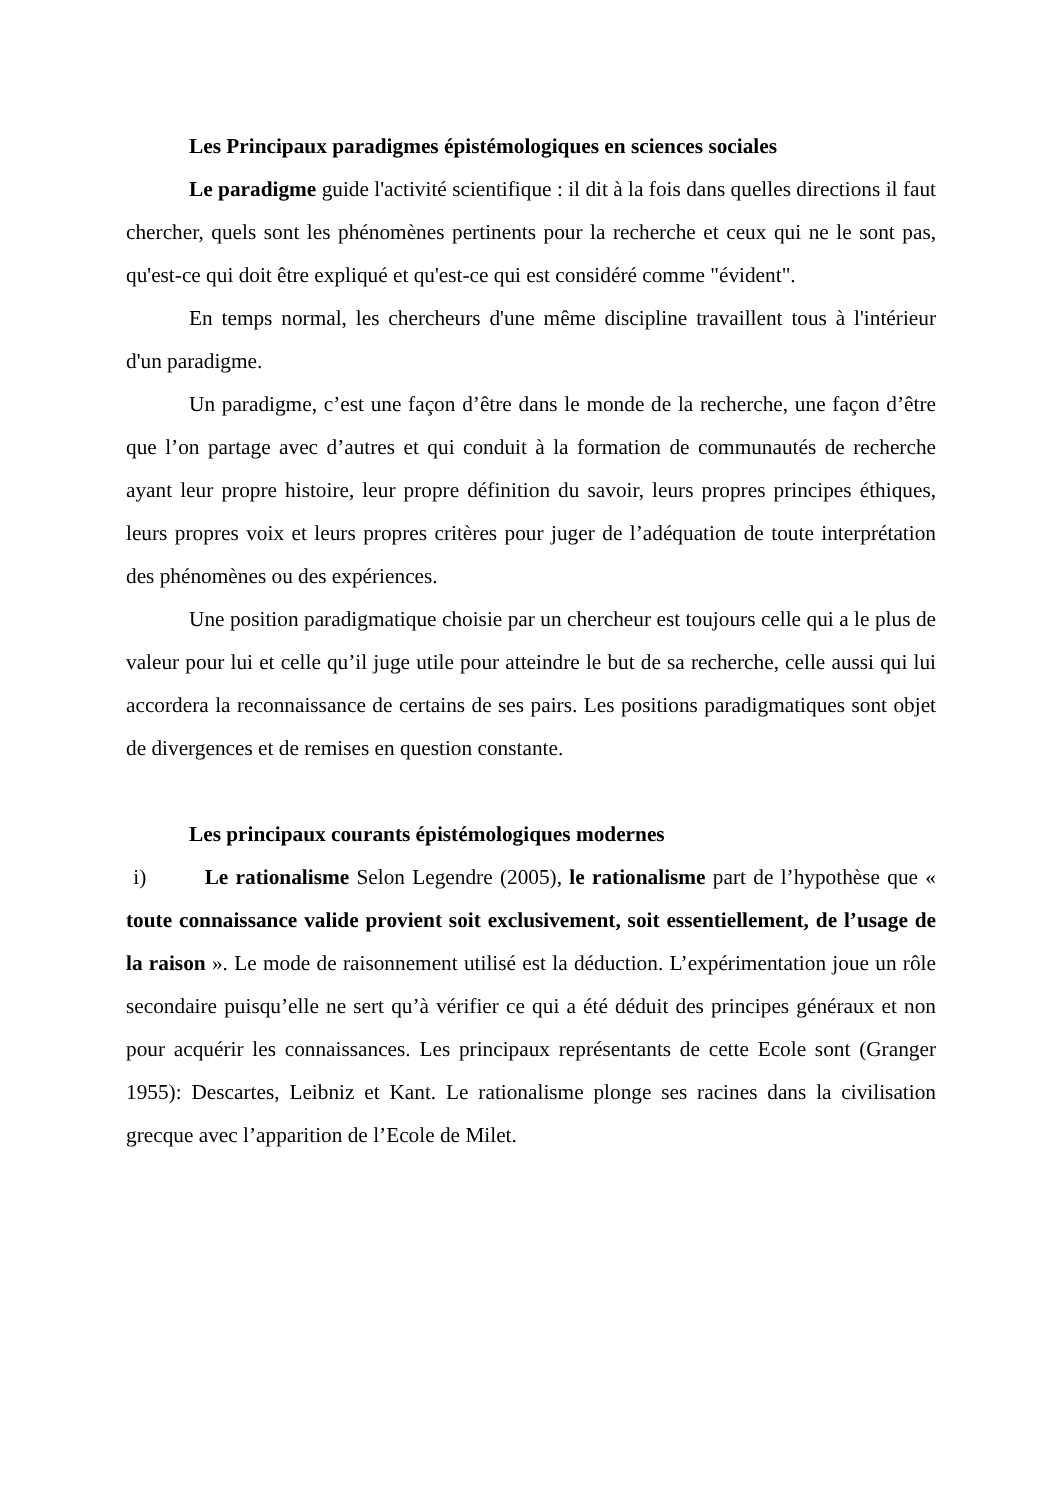Les Principaux paradigmes épistémologiques en sciences sociales
Le paradigme guide l'activité scientifique : il dit à la fois dans quelles directions il faut chercher, quels sont les phénomènes pertinents pour la recherche et ceux qui ne le sont pas, qu'est-ce qui doit être expliqué et qu'est-ce qui est considéré comme "évident".
En temps normal, les chercheurs d'une même discipline travaillent tous à l'intérieur d'un paradigme.
Un paradigme, c’est une façon d’être dans le monde de la recherche, une façon d’être que l’on partage avec d’autres et qui conduit à la formation de communautés de recherche ayant leur propre histoire, leur propre définition du savoir, leurs propres principes éthiques, leurs propres voix et leurs propres critères pour juger de l’adéquation de toute interprétation des phénomènes ou des expériences.
Une position paradigmatique choisie par un chercheur est toujours celle qui a le plus de valeur pour lui et celle qu’il juge utile pour atteindre le but de sa recherche, celle aussi qui lui accordera la reconnaissance de certains de ses pairs. Les positions paradigmatiques sont objet de divergences et de remises en question constante.
Les principaux courants épistémologiques modernes
i) Le rationalisme Selon Legendre (2005), le rationalisme part de l’hypothèse que « toute connaissance valide provient soit exclusivement, soit essentiellement, de l’usage de la raison ». Le mode de raisonnement utilisé est la déduction. L’expérimentation joue un rôle secondaire puisqu’elle ne sert qu’à vérifier ce qui a été déduit des principes généraux et non pour acquérir les connaissances. Les principaux représentants de cette Ecole sont (Granger 1955): Descartes, Leibniz et Kant. Le rationalisme plonge ses racines dans la civilisation grecque avec l’apparition de l’Ecole de Milet.